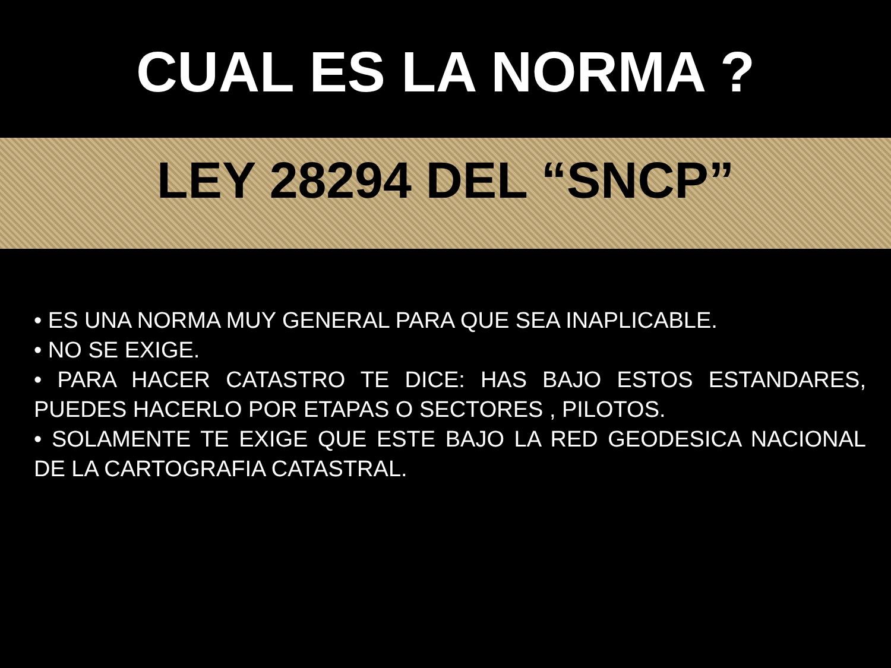CUAL ES LA NORMA ?
LEY 28294 DEL “SNCP”
• ES UNA NORMA MUY GENERAL PARA QUE SEA INAPLICABLE.
• NO SE EXIGE.
• PARA HACER CATASTRO TE DICE: HAS BAJO ESTOS ESTANDARES, PUEDES HACERLO POR ETAPAS O SECTORES , PILOTOS.
• SOLAMENTE TE EXIGE QUE ESTE BAJO LA RED GEODESICA NACIONAL DE LA CARTOGRAFIA CATASTRAL.